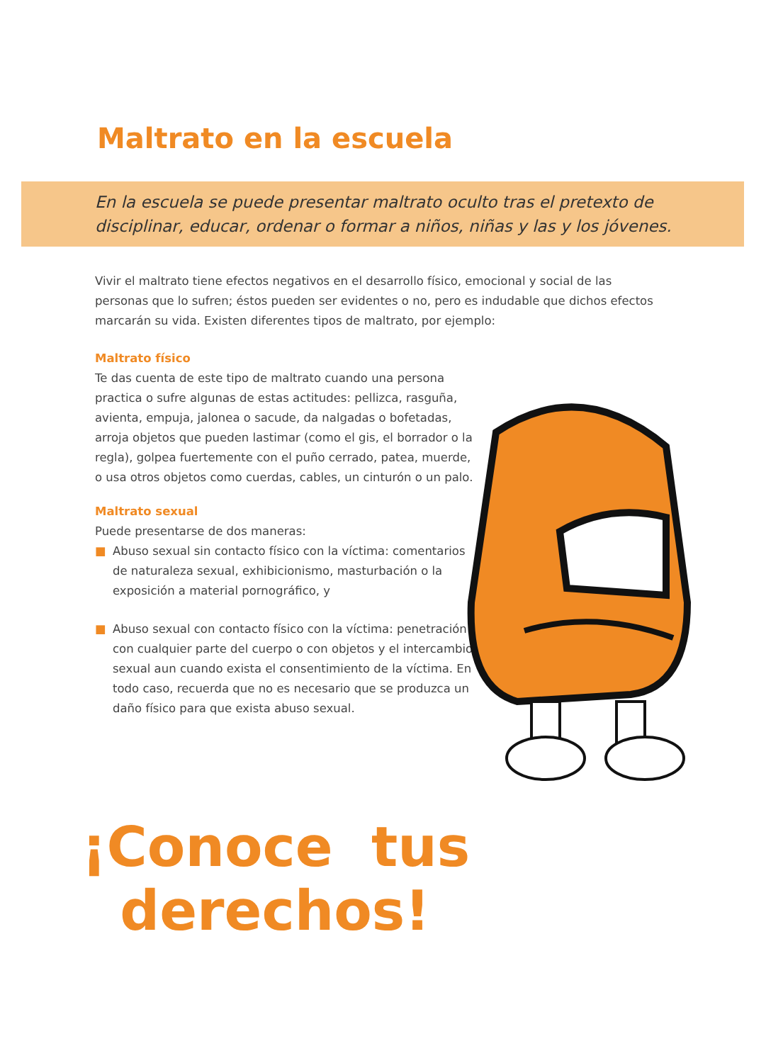Maltrato en la escuela
En la escuela se puede presentar maltrato oculto tras el pretexto de disciplinar, educar, ordenar o formar a niños, niñas y las y los jóvenes.
Vivir el maltrato tiene efectos negativos en el desarrollo físico, emocional y social de las personas que lo sufren; éstos pueden ser evidentes o no, pero es indudable que dichos efectos marcarán su vida. Existen diferentes tipos de maltrato, por ejemplo:
Maltrato físico
Te das cuenta de este tipo de maltrato cuando una persona practica o sufre algunas de estas actitudes: pellizca, rasguña, avienta, empuja, jalonea o sacude, da nalgadas o bofetadas, arroja objetos que pueden lastimar (como el gis, el borrador o la regla), golpea fuertemente con el puño cerrado, patea, muerde, o usa otros objetos como cuerdas, cables, un cinturón o un palo.
Maltrato sexual
Puede presentarse de dos maneras:
■ Abuso sexual sin contacto físico con la víctima: comentarios de naturaleza sexual, exhibicionismo, masturbación o la exposición a material pornográfico, y
■ Abuso sexual con contacto físico con la víctima: penetración con cualquier parte del cuerpo o con objetos y el intercambio sexual aun cuando exista el consentimiento de la víctima. En todo caso, recuerda que no es necesario que se produzca un daño físico para que exista abuso sexual.
¡Conoce tus
derechos!